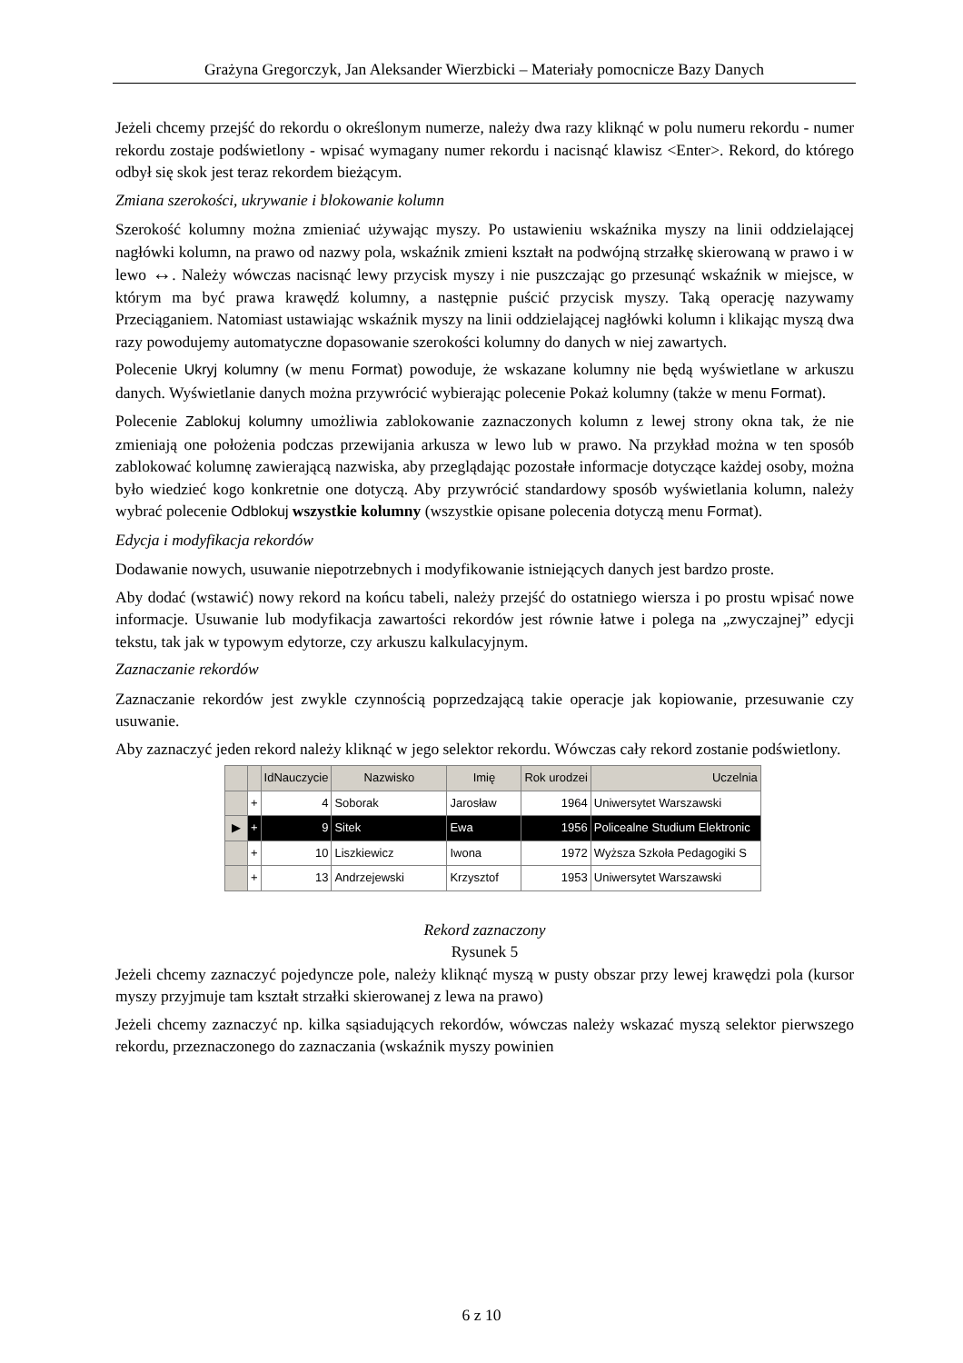Grażyna Gregorczyk, Jan Aleksander Wierzbicki – Materiały pomocnicze Bazy Danych
Jeżeli chcemy przejść do rekordu o określonym numerze, należy dwa razy kliknąć w polu numeru rekordu - numer rekordu zostaje podświetlony - wpisać wymagany numer rekordu i nacisnąć klawisz <Enter>. Rekord, do którego odbył się skok jest teraz rekordem bieżącym.
Zmiana szerokości, ukrywanie i blokowanie kolumn
Szerokość kolumny można zmieniać używając myszy. Po ustawieniu wskaźnika myszy na linii oddzielającej nagłówki kolumn, na prawo od nazwy pola, wskaźnik zmieni kształt na podwójną strzałkę skierowaną w prawo i w lewo ↔. Należy wówczas nacisnąć lewy przycisk myszy i nie puszczając go przesunąć wskaźnik w miejsce, w którym ma być prawa krawędź kolumny, a następnie puścić przycisk myszy. Taką operację nazywamy Przeciąganiem. Natomiast ustawiając wskaźnik myszy na linii oddzielającej nagłówki kolumn i klikając myszą dwa razy powodujemy automatyczne dopasowanie szerokości kolumny do danych w niej zawartych.
Polecenie Ukryj kolumny (w menu Format) powoduje, że wskazane kolumny nie będą wyświetlane w arkuszu danych. Wyświetlanie danych można przywrócić wybierając polecenie Pokaż kolumny (także w menu Format).
Polecenie Zablokuj kolumny umożliwia zablokowanie zaznaczonych kolumn z lewej strony okna tak, że nie zmieniają one położenia podczas przewijania arkusza w lewo lub w prawo. Na przykład można w ten sposób zablokować kolumnę zawierającą nazwiska, aby przeglądając pozostałe informacje dotyczące każdej osoby, można było wiedzieć kogo konkretnie one dotyczą. Aby przywrócić standardowy sposób wyświetlania kolumn, należy wybrać polecenie Odblokuj wszystkie kolumny (wszystkie opisane polecenia dotyczą menu Format).
Edycja i modyfikacja rekordów
Dodawanie nowych, usuwanie niepotrzebnych i modyfikowanie istniejących danych jest bardzo proste.
Aby dodać (wstawić) nowy rekord na końcu tabeli, należy przejść do ostatniego wiersza i po prostu wpisać nowe informacje. Usuwanie lub modyfikacja zawartości rekordów jest równie łatwe i polega na „zwyczajnej” edycji tekstu, tak jak w typowym edytorze, czy arkuszu kalkulacyjnym.
Zaznaczanie rekordów
Zaznaczanie rekordów jest zwykle czynnością poprzedzającą takie operacje jak kopiowanie, przesuwanie czy usuwanie.
Aby zaznaczyć jeden rekord należy kliknąć w jego selektor rekordu. Wówczas cały rekord zostanie podświetlony.
| | | IdNauczycie | Nazwisko | Imię | Rok urodzei | Uczelnia |
| --- | --- | --- | --- | --- | --- | --- |
| | + | 4 | Soborak | Jarosław | 1964 | Uniwersytet Warszawski |
| ▶ | + | 9 | Sitek | Ewa | 1956 | Policealne Studium Elektronic |
| | + | 10 | Liszkiewicz | Iwona | 1972 | Wyższa Szkoła Pedagogiki S |
| | + | 13 | Andrzejewski | Krzysztof | 1953 | Uniwersytet Warszawski |
Rekord zaznaczony
Rysunek 5
Jeżeli chcemy zaznaczyć pojedyncze pole, należy kliknąć myszą w pusty obszar przy lewej krawędzi pola (kursor myszy przyjmuje tam kształt strzałki skierowanej z lewa na prawo)
Jeżeli chcemy zaznaczyć np. kilka sąsiadujących rekordów, wówczas należy wskazać myszą selektor pierwszego rekordu, przeznaczonego do zaznaczania (wskaźnik myszy powinien
6 z 10